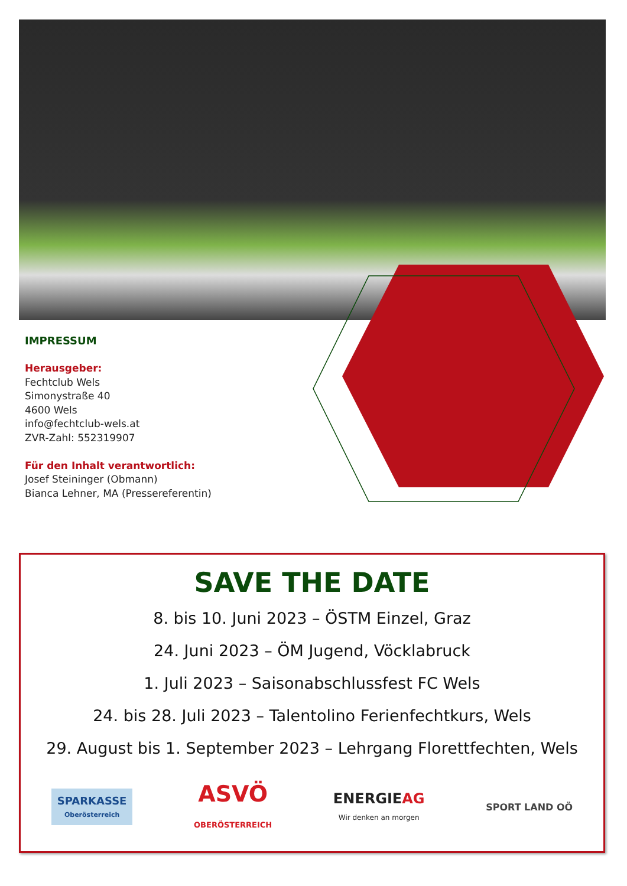IMPRESSUM
Herausgeber:
Fechtclub Wels
Simonystraße 40
4600 Wels
info@fechtclub-wels.at
ZVR-Zahl: 552319907
Für den Inhalt verantwortlich:
Josef Steininger (Obmann)
Bianca Lehner, MA (Pressereferentin)
SAVE THE DATE
8. bis 10. Juni 2023 – ÖSTM Einzel, Graz
24. Juni 2023 – ÖM Jugend, Vöcklabruck
1. Juli 2023 – Saisonabschlussfest FC Wels
24. bis 28. Juli 2023 – Talentolino Ferienfechtkurs, Wels
29. August bis 1. September 2023 – Lehrgang Florettfechten, Wels
SPARKASSE
Oberösterreich
ASVÖ
OBERÖSTERREICH
ENERGIEAG
Wir denken an morgen
SPORT LAND OÖ